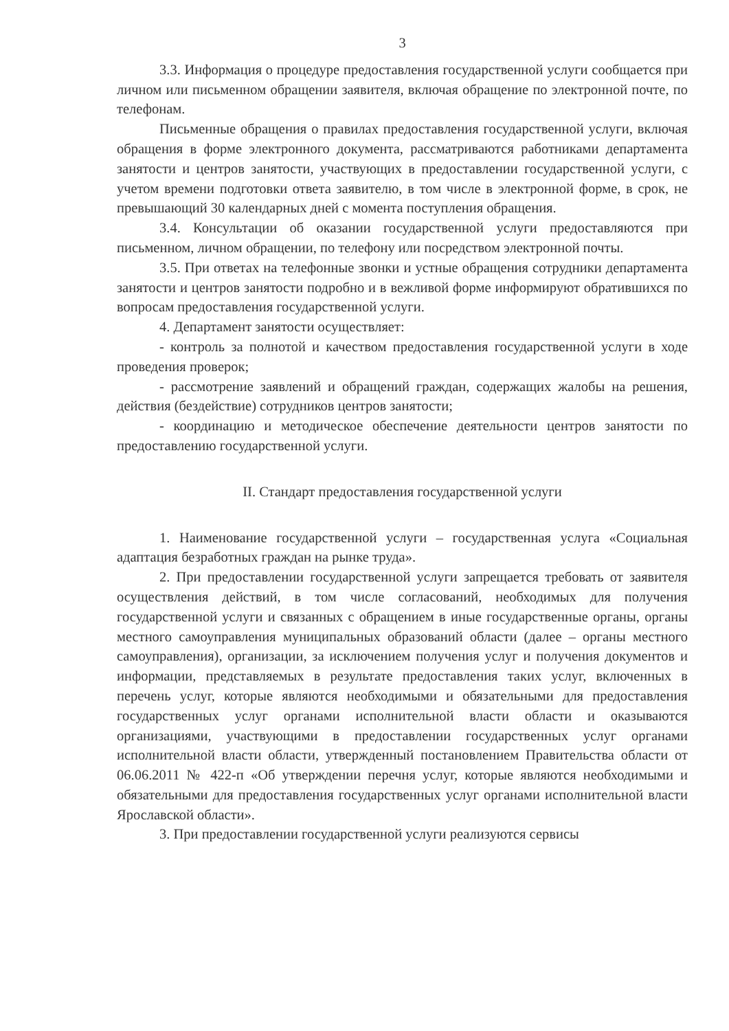3
3.3. Информация о процедуре предоставления государственной услуги сообщается при личном или письменном обращении заявителя, включая обращение по электронной почте, по телефонам.
Письменные обращения о правилах предоставления государственной услуги, включая обращения в форме электронного документа, рассматриваются работниками департамента занятости и центров занятости, участвующих в предоставлении государственной услуги, с учетом времени подготовки ответа заявителю, в том числе в электронной форме, в срок, не превышающий 30 календарных дней с момента поступления обращения.
3.4. Консультации об оказании государственной услуги предоставляются при письменном, личном обращении, по телефону или посредством электронной почты.
3.5. При ответах на телефонные звонки и устные обращения сотрудники департамента занятости и центров занятости подробно и в вежливой форме информируют обратившихся по вопросам предоставления государственной услуги.
4. Департамент занятости осуществляет:
- контроль за полнотой и качеством предоставления государственной услуги в ходе проведения проверок;
- рассмотрение заявлений и обращений граждан, содержащих жалобы на решения, действия (бездействие) сотрудников центров занятости;
- координацию и методическое обеспечение деятельности центров занятости по предоставлению государственной услуги.
II. Стандарт предоставления государственной услуги
1. Наименование государственной услуги – государственная услуга «Социальная адаптация безработных граждан на рынке труда».
2. При предоставлении государственной услуги запрещается требовать от заявителя осуществления действий, в том числе согласований, необходимых для получения государственной услуги и связанных с обращением в иные государственные органы, органы местного самоуправления муниципальных образований области (далее – органы местного самоуправления), организации, за исключением получения услуг и получения документов и информации, представляемых в результате предоставления таких услуг, включенных в перечень услуг, которые являются необходимыми и обязательными для предоставления государственных услуг органами исполнительной власти области и оказываются организациями, участвующими в предоставлении государственных услуг органами исполнительной власти области, утвержденный постановлением Правительства области от 06.06.2011 № 422-п «Об утверждении перечня услуг, которые являются необходимыми и обязательными для предоставления государственных услуг органами исполнительной власти Ярославской области».
3. При предоставлении государственной услуги реализуются сервисы